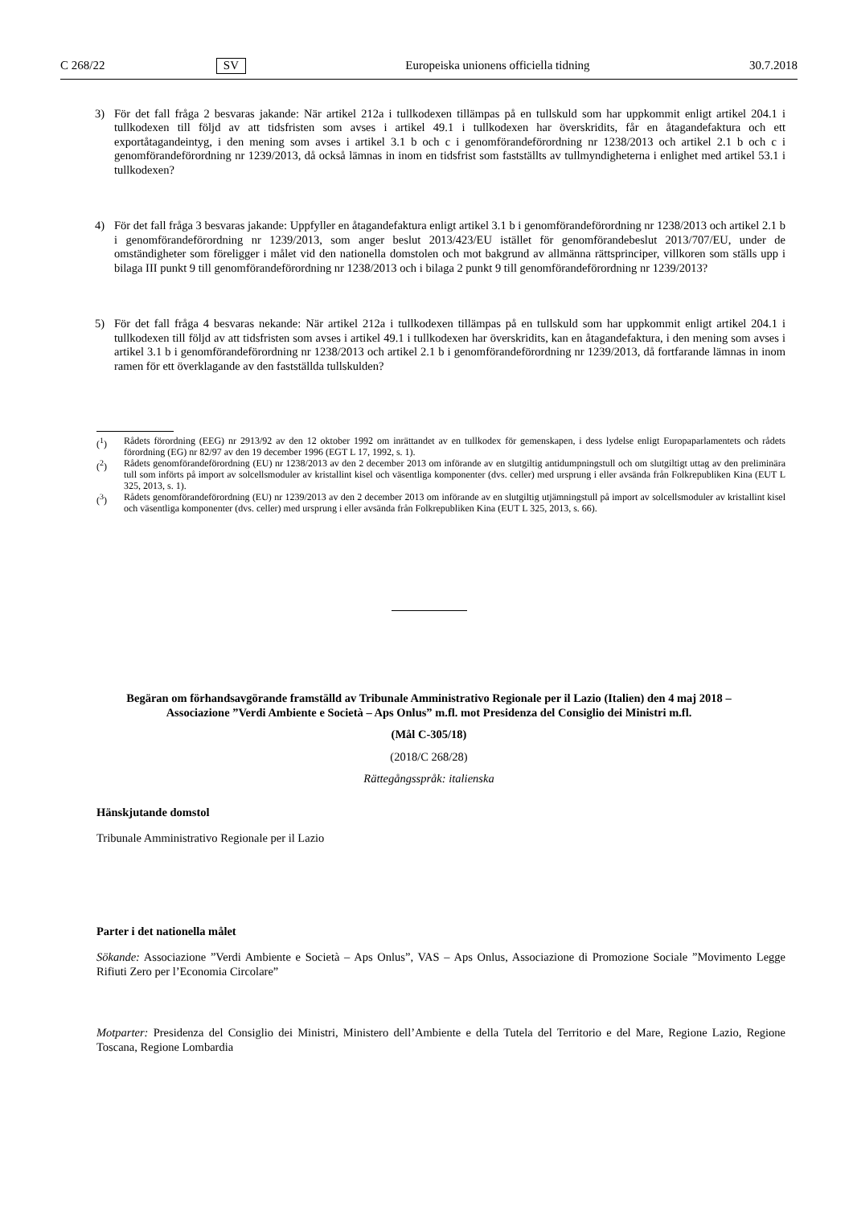C 268/22 SV Europeiska unionens officiella tidning 30.7.2018
3) För det fall fråga 2 besvaras jakande: När artikel 212a i tullkodexen tillämpas på en tullskuld som har uppkommit enligt artikel 204.1 i tullkodexen till följd av att tidsfristen som avses i artikel 49.1 i tullkodexen har överskridits, får en åtagandefaktura och ett exportåtagandeintyg, i den mening som avses i artikel 3.1 b och c i genomförandeförordning nr 1238/2013 och artikel 2.1 b och c i genomförandeförordning nr 1239/2013, då också lämnas in inom en tidsfrist som fastställts av tullmyndigheterna i enlighet med artikel 53.1 i tullkodexen?
4) För det fall fråga 3 besvaras jakande: Uppfyller en åtagandefaktura enligt artikel 3.1 b i genomförandeförordning nr 1238/2013 och artikel 2.1 b i genomförandeförordning nr 1239/2013, som anger beslut 2013/423/EU istället för genomförandebeslut 2013/707/EU, under de omständigheter som föreligger i målet vid den nationella domstolen och mot bakgrund av allmänna rättsprinciper, villkoren som ställs upp i bilaga III punkt 9 till genomförandeförordning nr 1238/2013 och i bilaga 2 punkt 9 till genomförandeförordning nr 1239/2013?
5) För det fall fråga 4 besvaras nekande: När artikel 212a i tullkodexen tillämpas på en tullskuld som har uppkommit enligt artikel 204.1 i tullkodexen till följd av att tidsfristen som avses i artikel 49.1 i tullkodexen har överskridits, kan en åtagandefaktura, i den mening som avses i artikel 3.1 b i genomförandeförordning nr 1238/2013 och artikel 2.1 b i genomförandeförordning nr 1239/2013, då fortfarande lämnas in inom ramen för ett överklagande av den fastställda tullskulden?
(<sup>1</sup>) Rådets förordning (EEG) nr 2913/92 av den 12 oktober 1992 om inrättandet av en tullkodex för gemenskapen, i dess lydelse enligt Europaparlamentets och rådets förordning (EG) nr 82/97 av den 19 december 1996 (EGT L 17, 1992, s. 1).
(<sup>2</sup>) Rådets genomförandeförordning (EU) nr 1238/2013 av den 2 december 2013 om införande av en slutgiltig antidumpningstull och om slutgiltigt uttag av den preliminära tull som införts på import av solcellsmoduler av kristallint kisel och väsentliga komponenter (dvs. celler) med ursprung i eller avsända från Folkrepubliken Kina (EUT L 325, 2013, s. 1).
(<sup>3</sup>) Rådets genomförandeförordning (EU) nr 1239/2013 av den 2 december 2013 om införande av en slutgiltig utjämningstull på import av solcellsmoduler av kristallint kisel och väsentliga komponenter (dvs. celler) med ursprung i eller avsända från Folkrepubliken Kina (EUT L 325, 2013, s. 66).
Begäran om förhandsavgörande framställd av Tribunale Amministrativo Regionale per il Lazio (Italien) den 4 maj 2018 – Associazione ”Verdi Ambiente e Società – Aps Onlus” m.fl. mot Presidenza del Consiglio dei Ministri m.fl.
(Mål C-305/18)
(2018/C 268/28)
Rättegångsspråk: italienska
Hänskjutande domstol
Tribunale Amministrativo Regionale per il Lazio
Parter i det nationella målet
Sökande: Associazione ”Verdi Ambiente e Società – Aps Onlus”, VAS – Aps Onlus, Associazione di Promozione Sociale ”Movimento Legge Rifiuti Zero per l’Economia Circolare”
Motparter: Presidenza del Consiglio dei Ministri, Ministero dell’Ambiente e della Tutela del Territorio e del Mare, Regione Lazio, Regione Toscana, Regione Lombardia